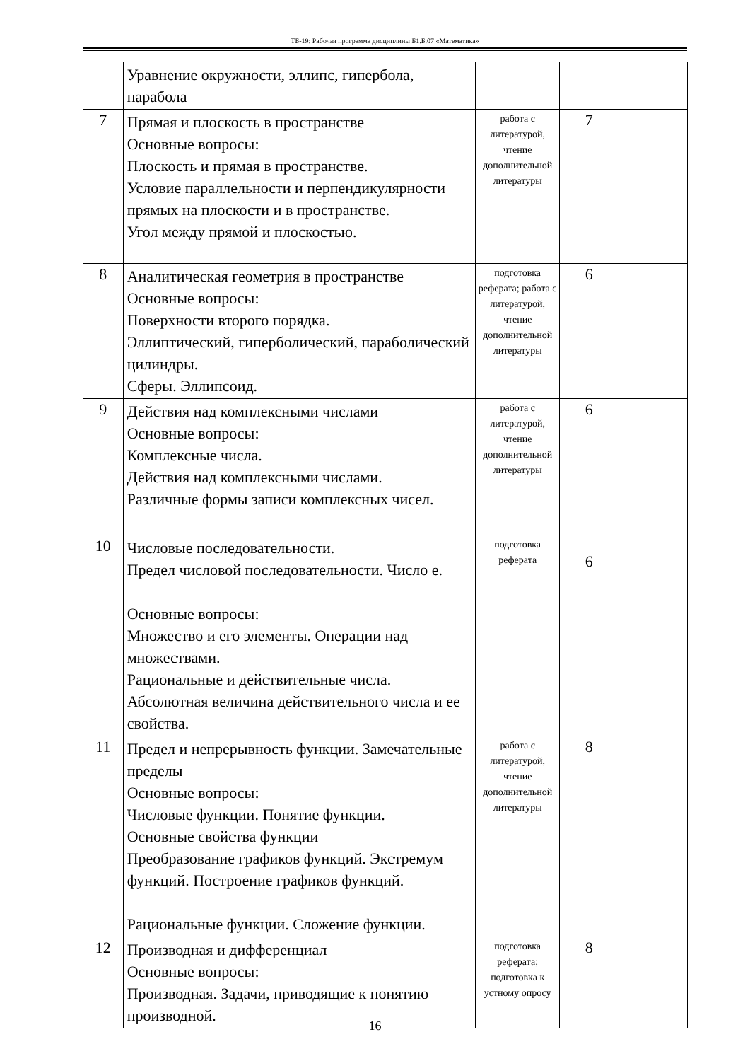ТБ-19: Рабочая программа дисциплины Б1.Б.07 «Математика»
| | Уравнение окружности, эллипс, гипербола, парабола | | | |
| 7 | Прямая и плоскость в пространстве Основные вопросы: Плоскость и прямая в пространстве. Условие параллельности и перпендикулярности прямых на плоскости и в пространстве. Угол между прямой и плоскостью. | работа с литературой, чтение дополнительной литературы | 7 | |
| 8 | Аналитическая геометрия в пространстве Основные вопросы: Поверхности второго порядка. Эллиптический, гиперболический, параболический цилиндры. Сферы. Эллипсоид. | подготовка реферата; работа с литературой, чтение дополнительной литературы | 6 | |
| 9 | Действия над комплексными числами Основные вопросы: Комплексные числа. Действия над комплексными числами. Различные формы записи комплексных чисел. | работа с литературой, чтение дополнительной литературы | 6 | |
| 10 | Числовые последовательности. Предел числовой последовательности. Число е. Основные вопросы: Множество и его элементы. Операции над множествами. Рациональные и действительные числа. Абсолютная величина действительного числа и ее свойства. | подготовка реферата | 6 | |
| 11 | Предел и непрерывность функции. Замечательные пределы Основные вопросы: Числовые функции. Понятие функции. Основные свойства функции Преобразование графиков функций. Экстремум функций. Построение графиков функций. Рациональные функции. Сложение функции. | работа с литературой, чтение дополнительной литературы | 8 | |
| 12 | Производная и дифференциал Основные вопросы: Производная. Задачи, приводящие к понятию производной. | подготовка реферата; подготовка к устному опросу | 8 | |
16